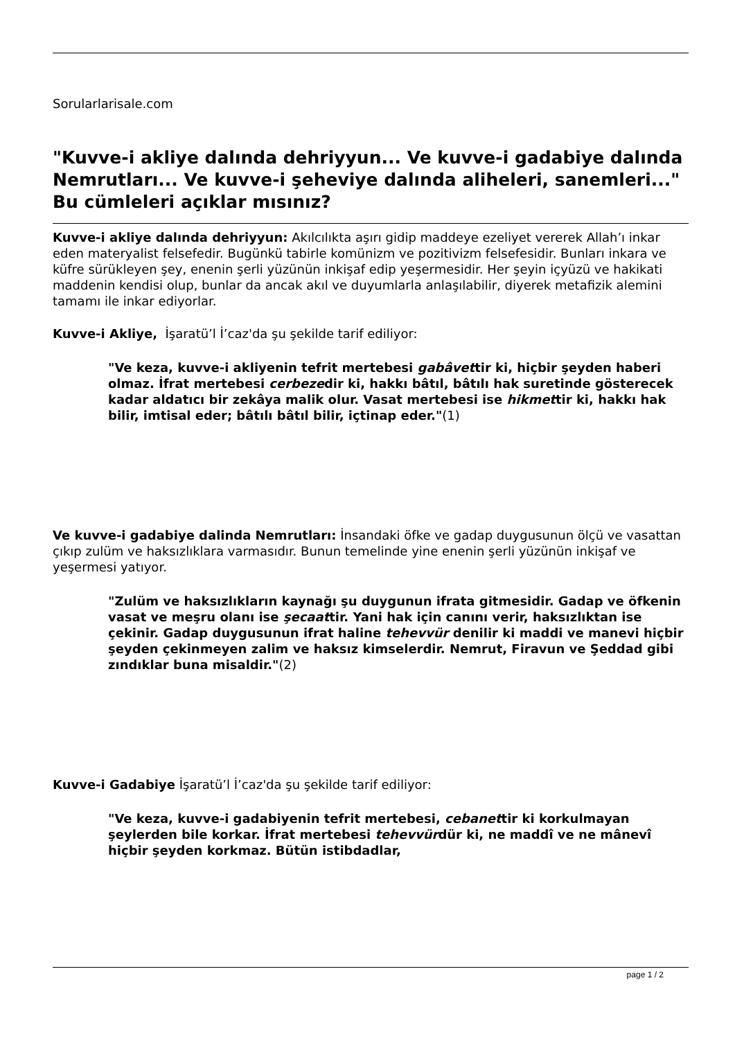Sorularlarisale.com
"Kuvve-i akliye dalında dehriyyun... Ve kuvve-i gadabiye dalında Nemrutları... Ve kuvve-i şeheviye dalında aliheleri, sanemleri..." Bu cümleleri açıklar mısınız?
Kuvve-i akliye dalında dehriyyun: Akılcılıkta aşırı gidip maddeye ezeliyet vererek Allah’ı inkar eden materyalist felsefedir. Bugünkü tabirle komünizm ve pozitivizm felsefesidir. Bunları inkara ve küfre sürükleyen şey, enenin şerli yüzünün inkişaf edip yeşermesidir. Her şeyin içyüzü ve hakikati maddenin kendisi olup, bunlar da ancak akıl ve duyumlarla anlaşılabilir, diyerek metafizik alemini tamamı ile inkar ediyorlar.
Kuvve-i Akliye, İşaratü’l İ’caz'da şu şekilde tarif ediliyor:
"Ve keza, kuvve-i akliyenin tefrit mertebesi gabâvettir ki, hiçbir şeyden haberi olmaz. İfrat mertebesi cerbezedir ki, hakkı bâtıl, bâtılı hak suretinde gösterecek kadar aldatıcı bir zekâya malik olur. Vasat mertebesi ise hikmettir ki, hakkı hak bilir, imtisal eder; bâtılı bâtıl bilir, içtinap eder."(1)
Ve kuvve-i gadabiye dalinda Nemrutları: İnsandaki öfke ve gadap duygusunun ölçü ve vasattan çıkıp zulüm ve haksızlıklara varmasıdır. Bunun temelinde yine enenin şerli yüzünün inkişaf ve yeşermesi yatıyor.
"Zulüm ve haksızlıkların kaynağı şu duygunun ifrata gitmesidir. Gadap ve öfkenin vasat ve meşru olanı ise şecaattir. Yani hak için canını verir, haksızlıktan ise çekinir. Gadap duygusunun ifrat haline tehevvür denilir ki maddi ve manevi hiçbir şeyden çekinmeyen zalim ve haksız kimselerdir. Nemrut, Firavun ve Şeddad gibi zındıklar buna misaldir."(2)
Kuvve-i Gadabiye İşaratü’l İ’caz'da şu şekilde tarif ediliyor:
"Ve keza, kuvve-i gadabiyenin tefrit mertebesi, cebanettir ki korkulmayan şeylerden bile korkar. İfrat mertebesi tehevvürdür ki, ne maddî ve ne mânevî hiçbir şeyden korkmaz. Bütün istibdadlar,
page 1 / 2